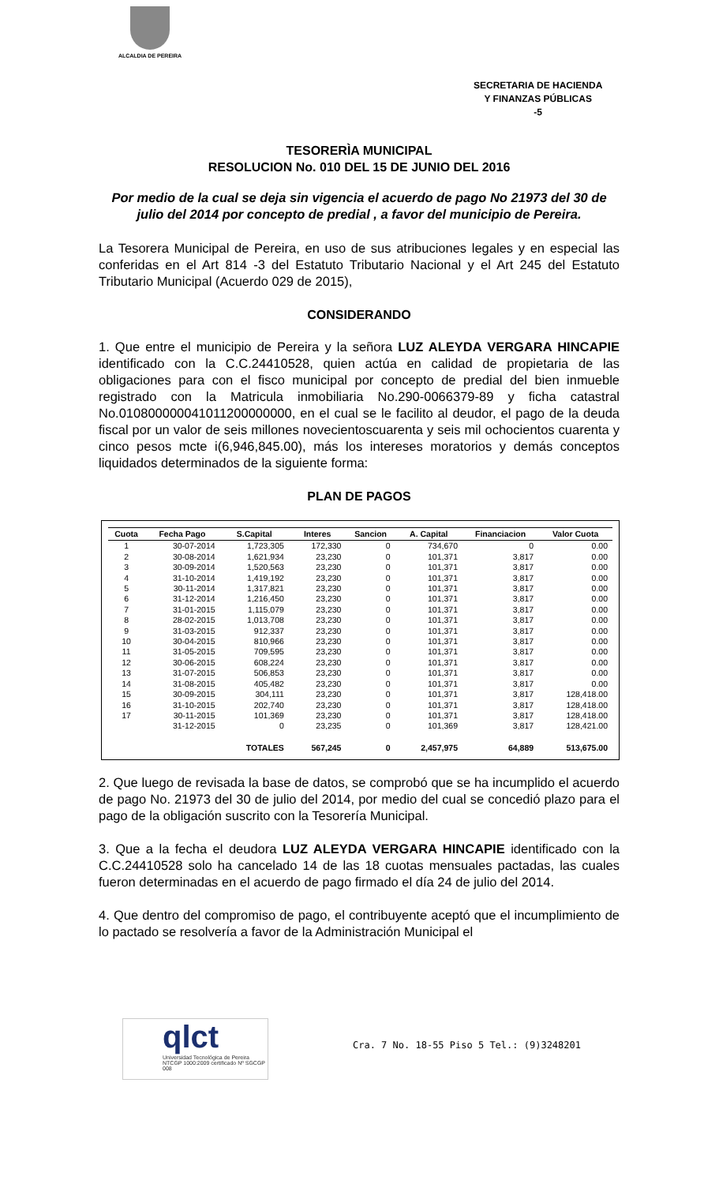ALCALDIA DE PEREIRA
SECRETARIA DE HACIENDA
Y FINANZAS PÚBLICAS
-5
TESORERÌA MUNICIPAL
RESOLUCION No. 010 DEL 15 DE JUNIO DEL 2016
Por medio de la cual se deja sin vigencia el acuerdo de pago No 21973 del 30 de julio del 2014 por concepto de predial , a favor del municipio de Pereira.
La Tesorera Municipal de Pereira, en uso de sus atribuciones legales y en especial las conferidas en el Art 814 -3 del Estatuto Tributario Nacional y el Art 245 del Estatuto Tributario Municipal (Acuerdo 029 de 2015),
CONSIDERANDO
1. Que entre el municipio de Pereira y la señora LUZ ALEYDA VERGARA HINCAPIE identificado con la C.C.24410528, quien actúa en calidad de propietaria de las obligaciones para con el fisco municipal por concepto de predial del bien inmueble registrado con la Matricula inmobiliaria No.290-0066379-89 y ficha catastral No.010800000041011200000000, en el cual se le facilito al deudor, el pago de la deuda fiscal por un valor de seis millones novecientoscuarenta y seis mil ochocientos cuarenta y cinco pesos mcte i(6,946,845.00), más los intereses moratorios y demás conceptos liquidados determinados de la siguiente forma:
PLAN DE PAGOS
| Cuota | Fecha Pago | S.Capital | Interes | Sancion | A. Capital | Financiacion | Valor Cuota |
| --- | --- | --- | --- | --- | --- | --- | --- |
| 1 | 30-07-2014 | 1,723,305 | 172,330 | 0 | 734,670 | 0 | 0.00 |
| 2 | 30-08-2014 | 1,621,934 | 23,230 | 0 | 101,371 | 3,817 | 0.00 |
| 3 | 30-09-2014 | 1,520,563 | 23,230 | 0 | 101,371 | 3,817 | 0.00 |
| 4 | 31-10-2014 | 1,419,192 | 23,230 | 0 | 101,371 | 3,817 | 0.00 |
| 5 | 30-11-2014 | 1,317,821 | 23,230 | 0 | 101,371 | 3,817 | 0.00 |
| 6 | 31-12-2014 | 1,216,450 | 23,230 | 0 | 101,371 | 3,817 | 0.00 |
| 7 | 31-01-2015 | 1,115,079 | 23,230 | 0 | 101,371 | 3,817 | 0.00 |
| 8 | 28-02-2015 | 1,013,708 | 23,230 | 0 | 101,371 | 3,817 | 0.00 |
| 9 | 31-03-2015 | 912,337 | 23,230 | 0 | 101,371 | 3,817 | 0.00 |
| 10 | 30-04-2015 | 810,966 | 23,230 | 0 | 101,371 | 3,817 | 0.00 |
| 11 | 31-05-2015 | 709,595 | 23,230 | 0 | 101,371 | 3,817 | 0.00 |
| 12 | 30-06-2015 | 608,224 | 23,230 | 0 | 101,371 | 3,817 | 0.00 |
| 13 | 31-07-2015 | 506,853 | 23,230 | 0 | 101,371 | 3,817 | 0.00 |
| 14 | 31-08-2015 | 405,482 | 23,230 | 0 | 101,371 | 3,817 | 0.00 |
| 15 | 30-09-2015 | 304,111 | 23,230 | 0 | 101,371 | 3,817 | 128,418.00 |
| 16 | 31-10-2015 | 202,740 | 23,230 | 0 | 101,371 | 3,817 | 128,418.00 |
| 17 | 30-11-2015 | 101,369 | 23,230 | 0 | 101,371 | 3,817 | 128,418.00 |
| | 31-12-2015 | 0 | 23,235 | 0 | 101,369 | 3,817 | 128,421.00 |
| | | TOTALES | 567,245 | 0 | 2,457,975 | 64,889 | 513,675.00 |
2. Que luego de revisada la base de datos, se comprobó que se ha incumplido el acuerdo de pago No. 21973 del 30 de julio del 2014, por medio del cual se concedió plazo para el pago de la obligación suscrito con la Tesorería Municipal.
3. Que a la fecha el deudora LUZ ALEYDA VERGARA HINCAPIE identificado con la C.C.24410528 solo ha cancelado 14 de las 18 cuotas mensuales pactadas, las cuales fueron determinadas en el acuerdo de pago firmado el día 24 de julio del 2014.
4. Que dentro del compromiso de pago, el contribuyente aceptó que el incumplimiento de lo pactado se resolvería a favor de la Administración Municipal el
qlct
Universidad Tecnológica de Pereira
NTCGP 1000:2009 certificado Nº SGCGP 008
Cra. 7 No. 18-55 Piso 5 Tel.: (9)3248201